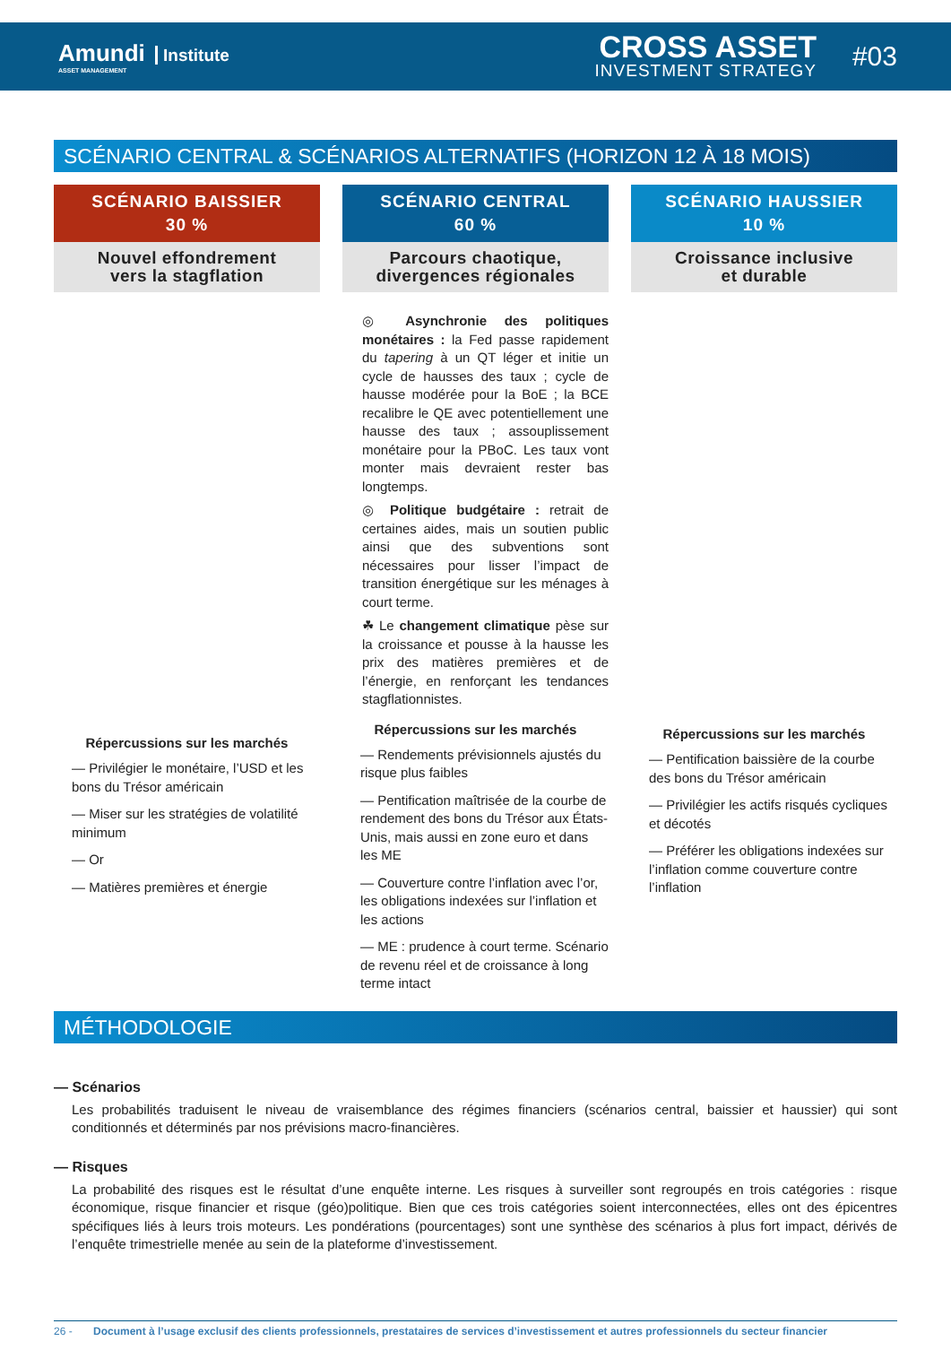Amundi Institute
ASSET MANAGEMENT
CROSS ASSET
INVESTMENT STRATEGY
#03
SCÉNARIO CENTRAL & SCÉNARIOS ALTERNATIFS (HORIZON 12 À 18 MOIS)
SCÉNARIO BAISSIER
30 %
Nouvel effondrement
vers la stagflation
Répercussions sur les marchés
— Privilégier le monétaire, l’USD et les bons du Trésor américain
— Miser sur les stratégies de volatilité minimum
— Or
— Matières premières et énergie
SCÉNARIO CENTRAL
60 %
Parcours chaotique,
divergences régionales
◎ Asynchronie des politiques monétaires : la Fed passe rapidement du tapering à un QT léger et initie un cycle de hausses des taux ; cycle de hausse modérée pour la BoE ; la BCE recalibre le QE avec potentiellement une hausse des taux ; assouplissement monétaire pour la PBoC. Les taux vont monter mais devraient rester bas longtemps.
◎ Politique budgétaire : retrait de certaines aides, mais un soutien public ainsi que des subventions sont nécessaires pour lisser l’impact de transition énergétique sur les ménages à court terme.
☘ Le changement climatique pèse sur la croissance et pousse à la hausse les prix des matières premières et de l’énergie, en renforçant les tendances stagflationnistes.
Répercussions sur les marchés
— Rendements prévisionnels ajustés du risque plus faibles
— Pentification maîtrisée de la courbe de rendement des bons du Trésor aux États-Unis, mais aussi en zone euro et dans les ME
— Couverture contre l’inflation avec l’or, les obligations indexées sur l’inflation et les actions
— ME : prudence à court terme. Scénario de revenu réel et de croissance à long terme intact
SCÉNARIO HAUSSIER
10 %
Croissance inclusive
et durable
Répercussions sur les marchés
— Pentification baissière de la courbe des bons du Trésor américain
— Privilégier les actifs risqués cycliques et décotés
— Préférer les obligations indexées sur l’inflation comme couverture contre l’inflation
MÉTHODOLOGIE
— Scénarios
Les probabilités traduisent le niveau de vraisemblance des régimes financiers (scénarios central, baissier et haussier) qui sont conditionnés et déterminés par nos prévisions macro-financières.
— Risques
La probabilité des risques est le résultat d’une enquête interne. Les risques à surveiller sont regroupés en trois catégories : risque économique, risque financier et risque (géo)politique. Bien que ces trois catégories soient interconnectées, elles ont des épicentres spécifiques liés à leurs trois moteurs. Les pondérations (pourcentages) sont une synthèse des scénarios à plus fort impact, dérivés de l’enquête trimestrielle menée au sein de la plateforme d’investissement.
26 - Document à l’usage exclusif des clients professionnels, prestataires de services d’investissement et autres professionnels du secteur financier